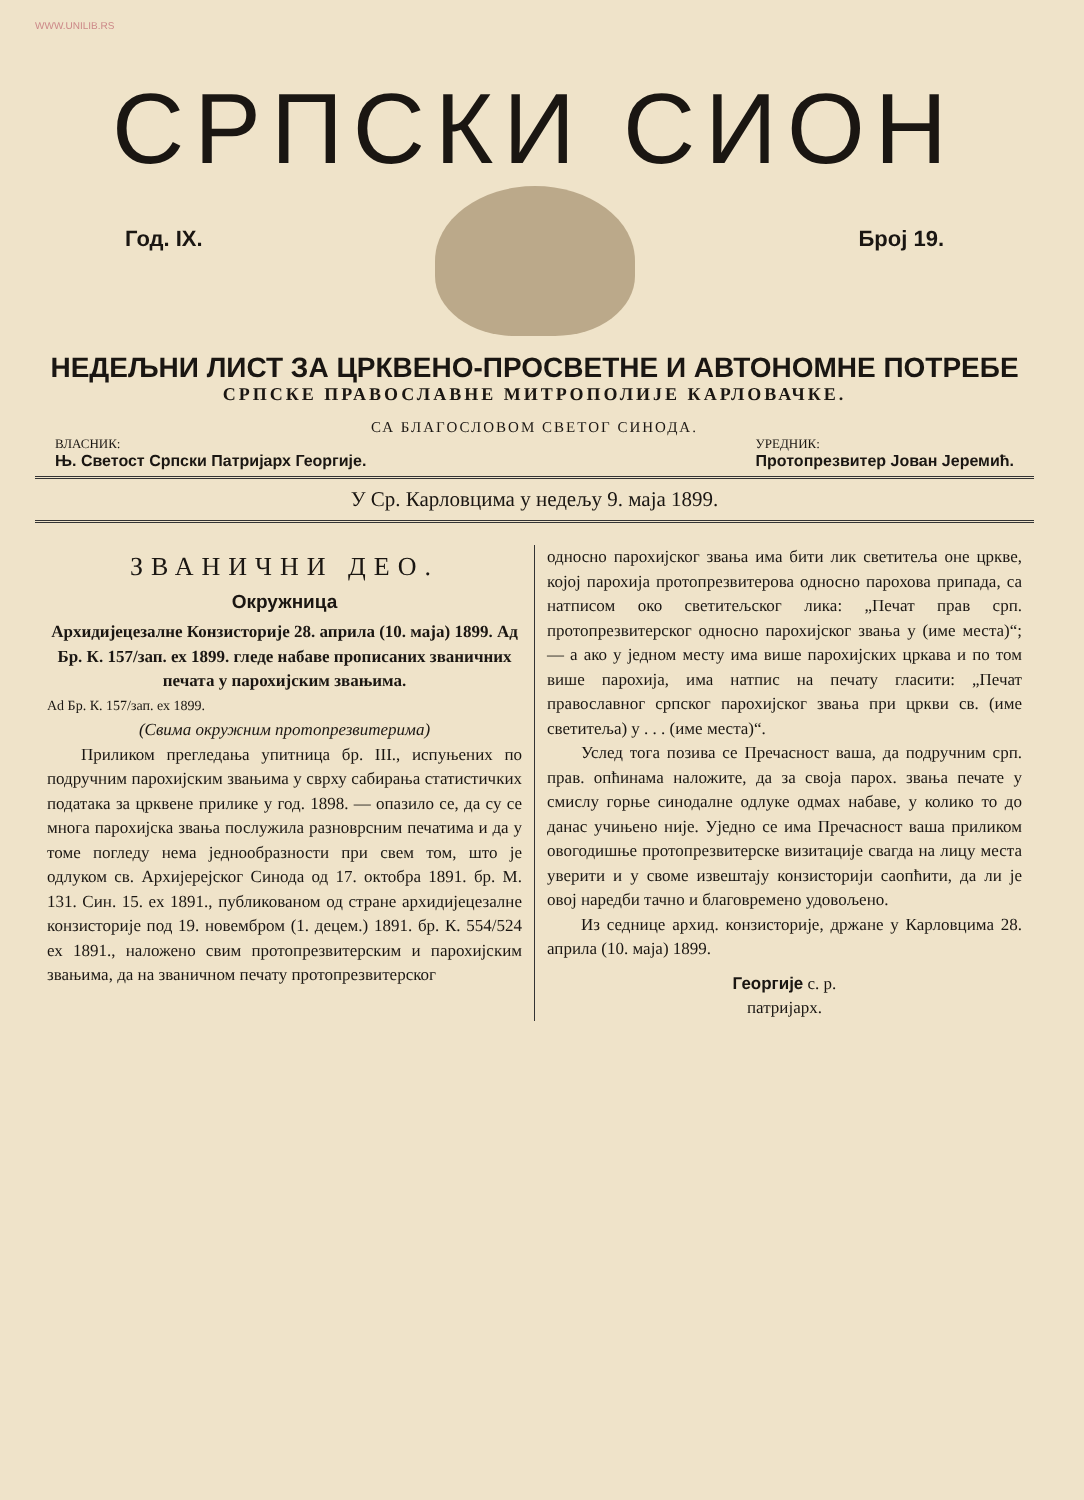WWW.UNILIB.RS
СРПСКИ СИОН
Год. IX. Број 19.
НЕДЕЉНИ ЛИСТ ЗА ЦРКВЕНО-ПРОСВЕТНЕ И АВТОНОМНЕ ПОТРЕБЕ
СРПСКЕ ПРАВОСЛАВНЕ МИТРОПОЛИЈЕ КАРЛОВАЧКЕ.
СА БЛАГОСЛОВОМ СВЕТОГ СИНОДА.
ВЛАСНИК:
Њ. Светост Српски Патријарх Георгије.
УРЕДНИК:
Протопрезвитер Јован Јеремић.
У Ср. Карловцима у недељу 9. маја 1899.
ЗВАНИЧНИ ДЕО.
Окружница
Архидијецезалне Конзисторије 28. априла (10. маја) 1899. Ад Бр. К. 157/зап. ех 1899. гледе набаве прописаних званичних печата у парохијским звањима.
Ad Бр. К. 157/зап. ех 1899.
(Свима окружним протопрезвитерима)
Приликом прегледања упитница бр. III., испуњених по подручним парохијским звањима у сврху сабирања статистичких података за црквене прилике у год. 1898. — опазило се, да су се многа парохијска звања послужила разноврсним печатима и да у томе погледу нема једнообразности при свем том, што је одлуком св. Архијерејског Синода од 17. октобра 1891. бр. М. 131. Син. 15. ех 1891., публикованом од стране архидијецезалне конзисторије под 19. новембром (1. децем.) 1891. бр. К. 554/524 ех 1891., наложено свим протопрезвитерским и парохијским звањима, да на званичном печату протопрезвитерског
односно парохијског звања има бити лик светитеља оне цркве, којој парохија протопрезвитерова односно парохова припада, са натписом око светитељског лика: „Печат прав срп. протопрезвитерског односно парохијског звања у (име места)“; — а ако у једном месту има више парохијских цркава и по том више парохија, има натпис на печату гласити: „Печат православног српског парохијског звања при цркви св. (име светитеља) у . . . (име места)“.
Услед тога позива се Пречасност ваша, да подручним срп. прав. опћинама наложите, да за своја парох. звања печате у смислу горње синодалне одлуке одмах набаве, у колико то до данас учињено није. Уједно се има Пречасност ваша приликом овогодишње протопрезвитерске визитације свагда на лицу места уверити и у своме извештају конзисторији саопћити, да ли је овој наредби тачно и благовремено удовољено.
Из седнице архид. конзисторије, држане у Карловцима 28. априла (10. маја) 1899.
Георгије с. р.
патријарх.